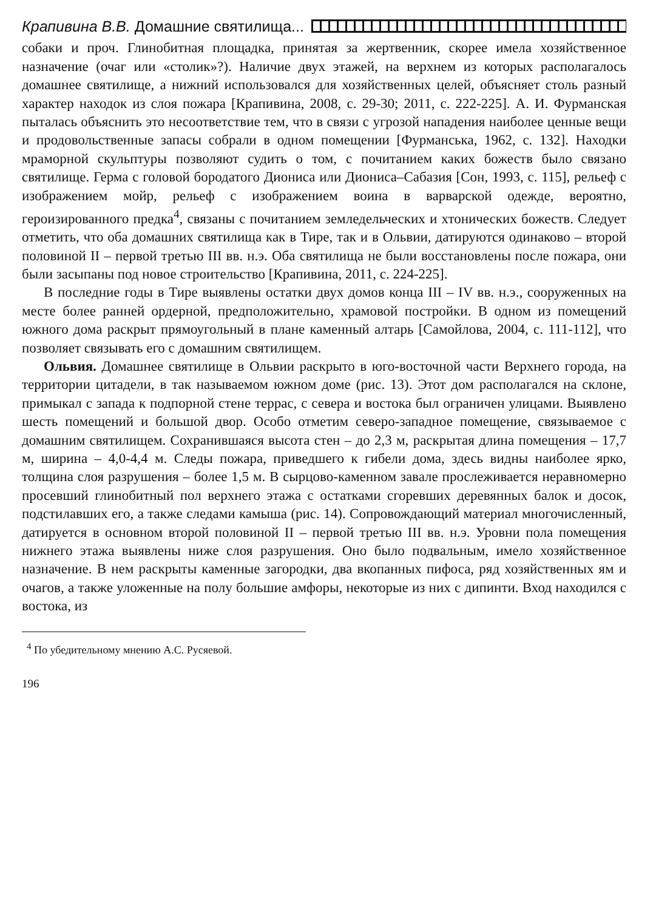Крапивина В.В. Домашние святилища...
собаки и проч. Глинобитная площадка, принятая за жертвенник, скорее имела хозяйственное назначение (очаг или «столик»?). Наличие двух этажей, на верхнем из которых располагалось домашнее святилище, а нижний использовался для хозяйственных целей, объясняет столь разный характер находок из слоя пожара [Крапивина, 2008, с. 29-30; 2011, с. 222-225]. А. И. Фурманская пыталась объяснить это несоответствие тем, что в связи с угрозой нападения наиболее ценные вещи и продовольственные запасы собрали в одном помещении [Фурманська, 1962, с. 132]. Находки мраморной скульптуры позволяют судить о том, с почитанием каких божеств было связано святилище. Герма с головой бородатого Диониса или Диониса–Сабазия [Сон, 1993, с. 115], рельеф с изображением мойр, рельеф с изображением воина в варварской одежде, вероятно, героизированного предка<sup>4</sup>, связаны с почитанием земледельческих и хтонических божеств. Следует отметить, что оба домашних святилища как в Тире, так и в Ольвии, датируются одинаково – второй половиной II – первой третью III вв. н.э. Оба святилища не были восстановлены после пожара, они были засыпаны под новое строительство [Крапивина, 2011, с. 224-225].
В последние годы в Тире выявлены остатки двух домов конца III – IV вв. н.э., сооруженных на месте более ранней ордерной, предположительно, храмовой постройки. В одном из помещений южного дома раскрыт прямоугольный в плане каменный алтарь [Самойлова, 2004, с. 111-112], что позволяет связывать его с домашним святилищем.
Ольвия. Домашнее святилище в Ольвии раскрыто в юго-восточной части Верхнего города, на территории цитадели, в так называемом южном доме (рис. 13). Этот дом располагался на склоне, примыкал с запада к подпорной стене террас, с севера и востока был ограничен улицами. Выявлено шесть помещений и большой двор. Особо отметим северо-западное помещение, связываемое с домашним святилищем. Сохранившаяся высота стен – до 2,3 м, раскрытая длина помещения – 17,7 м, ширина – 4,0-4,4 м. Следы пожара, приведшего к гибели дома, здесь видны наиболее ярко, толщина слоя разрушения – более 1,5 м. В сырцово-каменном завале прослеживается неравномерно просевший глинобитный пол верхнего этажа с остатками сгоревших деревянных балок и досок, подстилавших его, а также следами камыша (рис. 14). Сопровождающий материал многочисленный, датируется в основном второй половиной II – первой третью III вв. н.э. Уровни пола помещения нижнего этажа выявлены ниже слоя разрушения. Оно было подвальным, имело хозяйственное назначение. В нем раскрыты каменные загородки, два вкопанных пифоса, ряд хозяйственных ям и очагов, а также уложенные на полу большие амфоры, некоторые из них с дипинти. Вход находился с востока, из
<sup>4</sup> По убедительному мнению А.С. Русяевой.
196